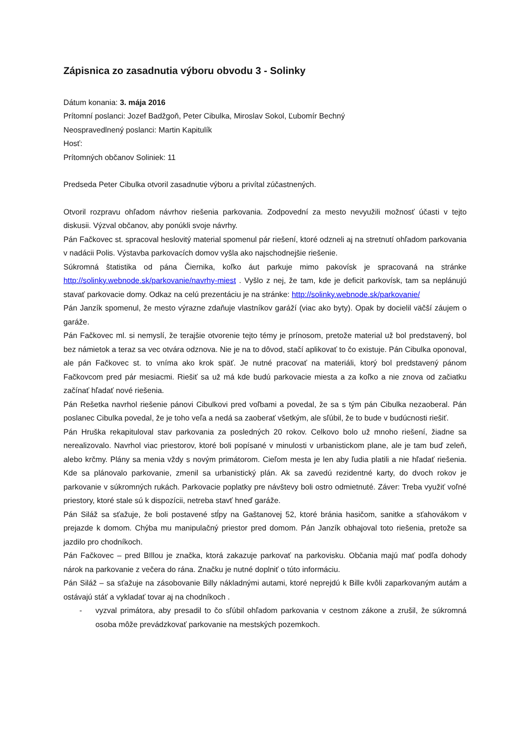Zápisnica zo zasadnutia výboru obvodu 3 - Solinky
Dátum konania: 3. mája 2016
Prítomní poslanci: Jozef Badžgoň, Peter Cibulka, Miroslav Sokol, Ľubomír Bechný
Neospravedlnený poslanci: Martin Kapitulík
Hosť:
Prítomných občanov Soliniek: 11
Predseda Peter Cibulka otvoril zasadnutie výboru a privítal zúčastnených.
Otvoril rozpravu ohľadom návrhov riešenia parkovania. Zodpovední za mesto nevyužili možnosť účasti v tejto diskusii. Výzval občanov, aby ponúkli svoje návrhy.
Pán Fačkovec st. spracoval heslovitý material spomenul pár riešení, ktoré odzneli aj na stretnutí ohľadom parkovania v nadácii Polis. Výstavba parkovacích domov vyšla ako najschodnejšie riešenie.
Súkromná štatistika od pána Čiernika, koľko áut parkuje mimo pakovísk je spracovaná na stránke http://solinky.webnode.sk/parkovanie/navrhy-miest . Vyšlo z nej, že tam, kde je deficit parkovísk, tam sa neplánujú stavať parkovacie domy. Odkaz na celú prezentáciu je na stránke: http://solinky.webnode.sk/parkovanie/
Pán Janzík spomenul, že mesto výrazne zdaňuje vlastníkov garáží (viac ako byty). Opak by docielil väčší záujem o garáže.
Pán Fačkovec ml. si nemyslí, že terajšie otvorenie tejto témy je prínosom, pretože material už bol predstavený, bol bez námietok a teraz sa vec otvára odznova. Nie je na to dôvod, stačí aplikovať to čo existuje. Pán Cibulka oponoval, ale pán Fačkovec st. to vníma ako krok späť. Je nutné pracovať na materiáli, ktorý bol predstavený pánom Fačkovcom pred pár mesiacmi. Riešiť sa už má kde budú parkovacie miesta a za koľko a nie znova od začiatku začínať hľadať nové riešenia.
Pán Rešetka navrhol riešenie pánovi Cibulkovi pred voľbami a povedal, že sa s tým pán Cibulka nezaoberal. Pán poslanec Cibulka povedal, že je toho veľa a nedá sa zaoberať všetkým, ale sľúbil, že to bude v budúcnosti riešiť.
Pán Hruška rekapituloval stav parkovania za posledných 20 rokov. Celkovo bolo už mnoho riešení, žiadne sa nerealizovalo. Navrhol viac priestorov, ktoré boli popísané v minulosti v urbanistickom plane, ale je tam buď zeleň, alebo krčmy. Plány sa menia vždy s novým primátorom. Cieľom mesta je len aby ľudia platili a nie hľadať riešenia. Kde sa plánovalo parkovanie, zmenil sa urbanistický plán. Ak sa zavedú rezidentné karty, do dvoch rokov je parkovanie v súkromných rukách. Parkovacie poplatky pre návštevy boli ostro odmietnuté. Záver: Treba využiť voľné priestory, ktoré stale sú k dispozícii, netreba stavť hneď garáže.
Pán Siláž sa sťažuje, že boli postavené stĺpy na Gaštanovej 52, ktoré bránia hasičom, sanitke a sťahovákom v prejazde k domom. Chýba mu manipulačný priestor pred domom. Pán Janzík obhajoval toto riešenia, pretože sa jazdilo pro chodníkoch.
Pán Fačkovec – pred BIllou je značka, ktorá zakazuje parkovať na parkovisku. Občania majú mať podľa dohody nárok na parkovanie z večera do rána. Značku je nutné doplniť o túto informáciu.
Pán Siláž – sa sťažuje na zásobovanie Billy nákladnými autami, ktoré neprejdú k Bille kvôli zaparkovaným autám a ostávajú stáť a vykladať tovar aj na chodníkoch .
- vyzval primátora, aby presadil to čo sľúbil ohľadom parkovania v cestnom zákone a zrušil, že súkromná osoba môže prevádzkovať parkovanie na mestských pozemkoch.